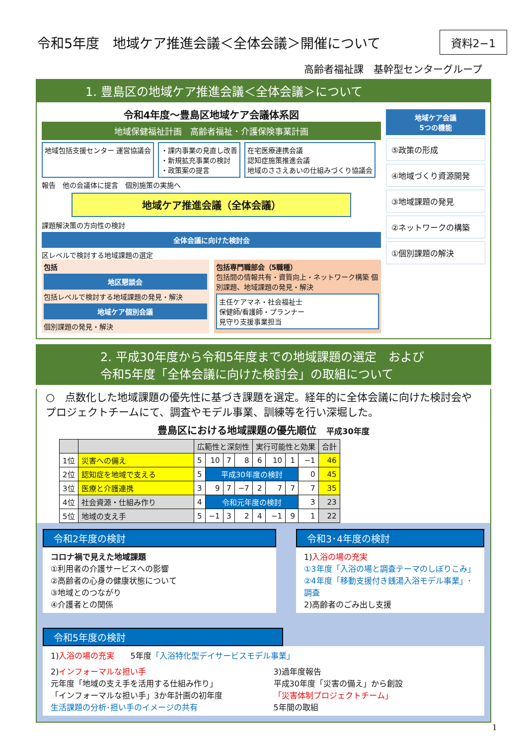令和5年度　地域ケア推進会議＜全体会議＞開催について
資料2−1
高齢者福祉課　基幹型センターグループ
1. 豊島区の地域ケア推進会議＜全体会議＞について
令和4年度～豊島区地域ケア会議体系図
地域保健福祉計画　高齢者福祉・介護保険事業計画
地域包括支援センター 運営協議会 ・課内事業の見直し改善
・新規拡充事業の検討
・政策案の提言
在宅医療連携会議
認知症施策推進会議
地域のささえあいの仕組みづくり協議会
報告　他の会議体に提言　個別施策の実施へ
地域ケア推進会議（全体会議）
課題解決策の方向性の検討
全体会議に向けた検討会
区レベルで検討する地域課題の選定
包括
地区懇談会
包括レベルで検討する地域課題の発見・解決
地域ケア個別会議
個別課題の発見・解決
包括専門職部会（5職種）
包括間の情報共有・資質向上・ネットワーク構築 個別課題、地域課題の発見・解決
主任ケアマネ・社会福祉士
保健師/看護師・プランナー
見守り支援事業担当
地域ケア会議
5つの機能
⑤政策の形成
④地域づくり資源開発
③地域課題の発見
②ネットワークの構築
①個別課題の解決
2. 平成30年度から令和5年度までの地域課題の選定　および
令和5年度「全体会議に向けた検討会」の取組について
○　点数化した地域課題の優先性に基づき課題を選定。経年的に全体会議に向けた検討会やプロジェクトチームにて、調査やモデル事業、訓練等を行い深堀した。
豊島区における地域課題の優先順位　平成30年度
| | | 広範性と深刻性 | | | | 実行可能性と効果 | | | | 合計 |
| --- | --- | --- | --- | --- | --- | --- | --- | --- | --- | --- |
| 1位 | 災害への備え | 5 | 10 | 7 | 8 | 6 | 10 | 1 | −1 | 46 |
| 2位 | 認知症を地域で支える | 5 | 平成30年度の検討 | | | | | | 0 | 45 |
| 3位 | 医療と介護連携 | 3 | 9 | 7 | −7 | 2 | 7 | 7 | 7 | 35 |
| 4位 | 社会資源・仕組み作り | 4 | 令和元年度の検討 | | | | | | 3 | 23 |
| 5位 | 地域の支え手 | 5 | −1 | 3 | 2 | 4 | −1 | 9 | 1 | 22 |
令和2年度の検討
コロナ禍で見えた地域課題
①利用者の介護サービスへの影響
②高齢者の心身の健康状態について
③地域とのつながり
④介護者との関係
令和3･4年度の検討
1)入浴の場の充実
①3年度「入浴の場と調査テーマのしぼりこみ」
②4年度「移動支援付き銭湯入浴モデル事業」･調査
2)高齢者のごみ出し支援
令和5年度の検討
1)入浴の場の充実　　5年度「入浴特化型デイサービスモデル事業」
2)インフォーマルな担い手
元年度「地域の支え手を活用する仕組み作り」
「インフォーマルな担い手」3か年計画の初年度
生活課題の分析･担い手のイメージの共有
3)過年度報告
平成30年度「災害の備え」から創設
「災害体制プロジェクトチーム」
5年間の取組
1